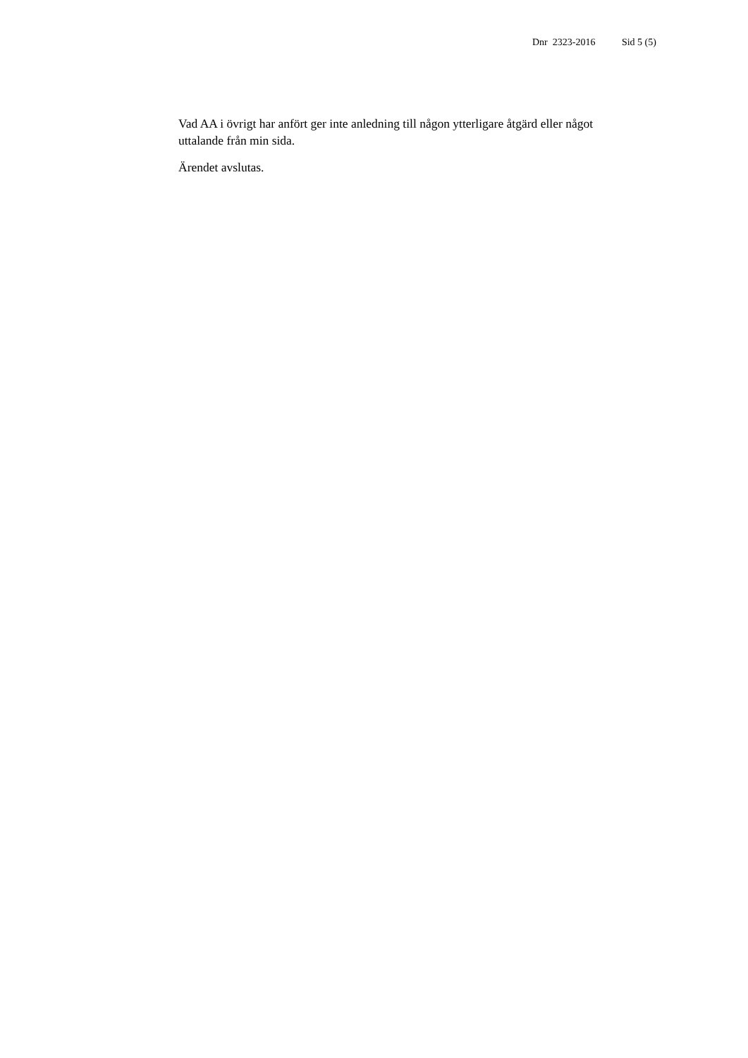Dnr 2323-2016 Sid 5 (5)
Vad AA i övrigt har anfört ger inte anledning till någon ytterligare åtgärd eller något uttalande från min sida.
Ärendet avslutas.